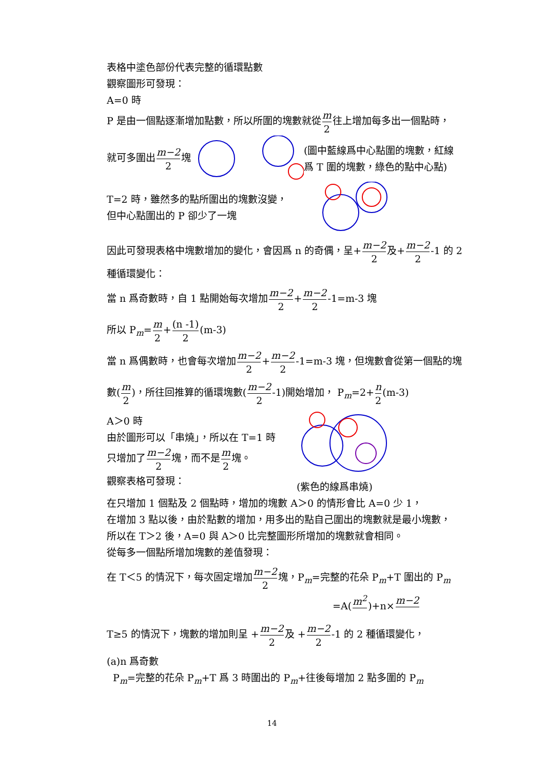表格中塗色部份代表完整的循環點數
觀察圖形可發現：
A=0 時
P 是由一個點逐漸增加點數，所以所圍的塊數就從m 2往上增加每多出一個點時，
就可多圍出m−2 2塊 (圖中藍線爲中心點圍的塊數，紅線
爲 T 圍的塊數，綠色的點中心點)
T=2 時，雖然多的點所圍出的塊數沒變，
但中心點圍出的 P 卻少了一塊
因此可發現表格中塊數增加的變化，會因爲 n 的奇偶，呈+m−2 2及+m−2 2-1 的 2
種循環變化：
當 n 爲奇數時，自 1 點開始每次增加m−2 2+m−2 2-1=m-3 塊
所以 P<sub>m</sub>=m 2+(n -1) 2(m-3)
當 n 爲偶數時，也會每次增加m−2 2+m−2 2-1=m-3 塊，但塊數會從第一個點的塊
數(m 2)，所往回推算的循環塊數(m−2 2-1)開始增加， P<sub>m</sub>=2+n 2(m-3)
A＞0 時
由於圖形可以「串燒」，所以在 T=1 時
只增加了m−2 2塊，而不是m 2塊。
觀察表格可發現：
(紫色的線爲串燒)
在只增加 1 個點及 2 個點時，增加的塊數 A＞0 的情形會比 A=0 少 1，
在增加 3 點以後，由於點數的增加，用多出的點自己圍出的塊數就是最小塊數，
所以在 T＞2 後，A=0 與 A＞0 比完整圖形所增加的塊數就會相同。
從每多一個點所增加塊數的差值發現：
在 T＜5 的情況下，每次固定增加m−2 2塊，P<sub>m</sub>=完整的花朵 P<sub>m</sub>+T 圍出的 P<sub>m</sub>
=A(m<sup>2</sup> )+n×m−2
T≥5 的情況下，塊數的增加則呈 +m−2 2及 +m−2 2-1 的 2 種循環變化，
(a)n 爲奇數
P<sub>m</sub>=完整的花朵 P<sub>m</sub>+T 爲 3 時圍出的 P<sub>m</sub>+往後每增加 2 點多圍的 P<sub>m</sub>
14